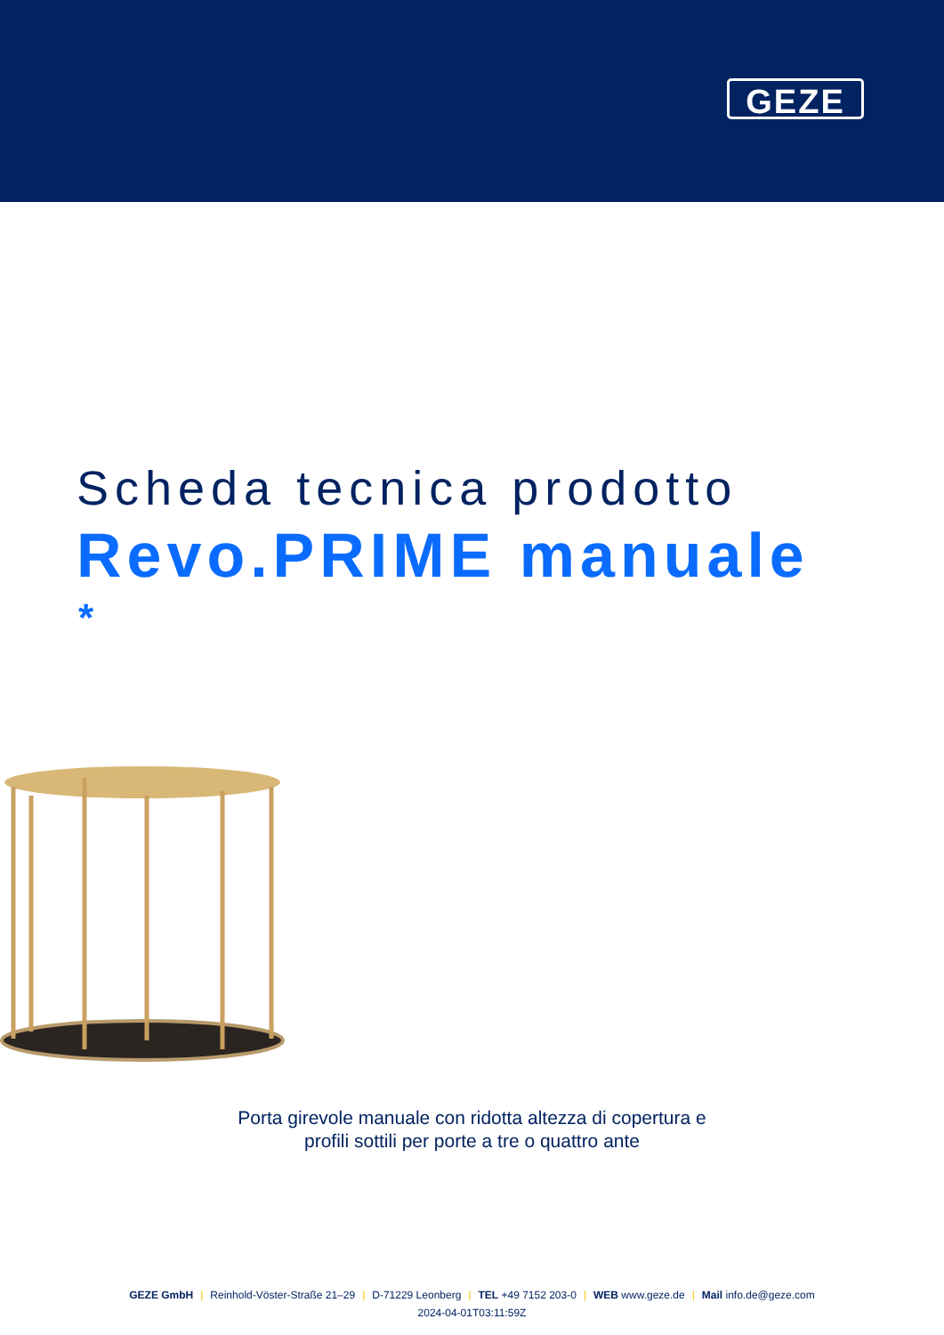GEZE
Scheda tecnica prodotto
Revo.PRIME manuale
*
Porta girevole manuale con ridotta altezza di copertura e
profili sottili per porte a tre o quattro ante
GEZE GmbH | Reinhold-Vöster-Straße 21–29 | D-71229 Leonberg | TEL +49 7152 203-0 | WEB www.geze.de | Mail info.de@geze.com
2024-04-01T03:11:59Z